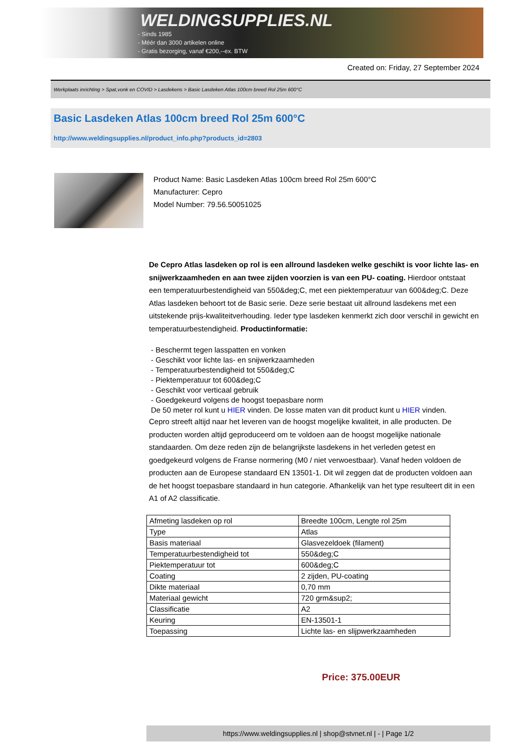WELDINGSUPPLIES.NL
- Sinds 1985
- Méér dan 3000 artikelen online
- Gratis bezorging, vanaf €200,--ex. BTW
Created on: Friday, 27 September 2024
Werkplaats inrichting > Spat,vonk en COVID > Lasdekens > Basic Lasdeken Atlas 100cm breed Rol 25m 600°C
Basic Lasdeken Atlas 100cm breed Rol 25m 600°C
http://www.weldingsupplies.nl/product_info.php?products_id=2803
Product Name: Basic Lasdeken Atlas 100cm breed Rol 25m 600°C
Manufacturer: Cepro
Model Number: 79.56.50051025
De Cepro Atlas lasdeken op rol is een allround lasdeken welke geschikt is voor lichte las- en snijwerkzaamheden en aan twee zijden voorzien is van een PU- coating. Hierdoor ontstaat een temperatuurbestendigheid van 550&deg;C, met een piektemperatuur van 600&deg;C. Deze Atlas lasdeken behoort tot de Basic serie. Deze serie bestaat uit allround lasdekens met een uitstekende prijs-kwaliteitverhouding. Ieder type lasdeken kenmerkt zich door verschil in gewicht en temperatuurbestendigheid. Productinformatie:
- Beschermt tegen lasspatten en vonken
- Geschikt voor lichte las- en snijwerkzaamheden
- Temperatuurbestendigheid tot 550&deg;C
- Piektemperatuur tot 600&deg;C
- Geschikt voor verticaal gebruik
- Goedgekeurd volgens de hoogst toepasbare norm
De 50 meter rol kunt u HIER vinden. De losse maten van dit product kunt u HIER vinden.
Cepro streeft altijd naar het leveren van de hoogst mogelijke kwaliteit, in alle producten. De producten worden altijd geproduceerd om te voldoen aan de hoogst mogelijke nationale standaarden. Om deze reden zijn de belangrijkste lasdekens in het verleden getest en goedgekeurd volgens de Franse normering (M0 / niet verwoestbaar). Vanaf heden voldoen de producten aan de Europese standaard EN 13501-1. Dit wil zeggen dat de producten voldoen aan de het hoogst toepasbare standaard in hun categorie. Afhankelijk van het type resulteert dit in een A1 of A2 classificatie.
| Afmeting lasdeken op rol | Breedte 100cm, Lengte rol 25m |
| Type | Atlas |
| Basis materiaal | Glasvezeldoek (filament) |
| Temperatuurbestendigheid tot | 550&deg;C |
| Piektemperatuur tot | 600&deg;C |
| Coating | 2 zijden, PU-coating |
| Dikte materiaal | 0,70 mm |
| Materiaal gewicht | 720 grm&sup2; |
| Classificatie | A2 |
| Keuring | EN-13501-1 |
| Toepassing | Lichte las- en slijpwerkzaamheden |
Price: 375.00EUR
https://www.weldingsupplies.nl | shop@stvnet.nl | - | Page 1/2